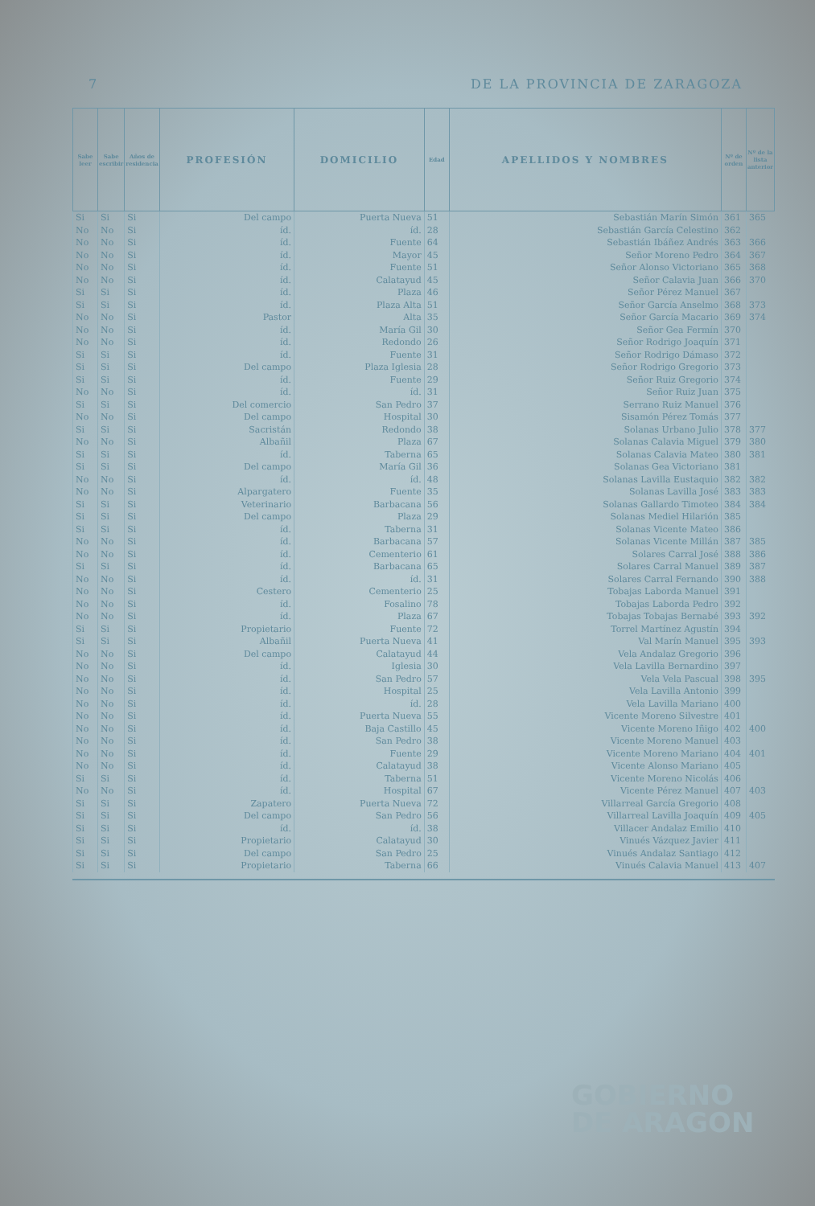7 DE LA PROVINCIA DE ZARAGOZA
| Sabe leer | Sabe escribir | Años de residencia | PROFESIÓN | DOMICILIO | Edad | APELLIDOS Y NOMBRES | Nº de orden | Nº de la lista anterior |
| --- | --- | --- | --- | --- | --- | --- | --- | --- |
| Si | Si | Si | Del campo | Puerta Nueva | 51 | Sebastián Marín Simón | 361 | 365 |
| No | No | Si | íd. | íd. | 28 | Sebastián García Celestino | 362 | |
| No | No | Si | íd. | Fuente | 64 | Sebastián Ibáñez Andrés | 363 | 366 |
| No | No | Si | íd. | Mayor | 45 | Señor Moreno Pedro | 364 | 367 |
| No | No | Si | íd. | Fuente | 51 | Señor Alonso Victoriano | 365 | 368 |
| No | No | Si | íd. | Calatayud | 45 | Señor Calavia Juan | 366 | 370 |
| Si | Si | Si | íd. | Plaza | 46 | Señor Pérez Manuel | 367 | |
| Si | Si | Si | íd. | Plaza Alta | 51 | Señor García Anselmo | 368 | 373 |
| No | No | Si | Pastor | Alta | 35 | Señor García Macario | 369 | 374 |
| No | No | Si | íd. | María Gil | 30 | Señor Gea Fermín | 370 | |
| No | No | Si | íd. | Redondo | 26 | Señor Rodrigo Joaquín | 371 | |
| Si | Si | Si | íd. | Fuente | 31 | Señor Rodrigo Dámaso | 372 | |
| Si | Si | Si | Del campo | Plaza Iglesia | 28 | Señor Rodrigo Gregorio | 373 | |
| Si | Si | Si | íd. | Fuente | 29 | Señor Ruiz Gregorio | 374 | |
| No | No | Si | íd. | íd. | 31 | Señor Ruiz Juan | 375 | |
| Si | Si | Si | Del comercio | San Pedro | 37 | Serrano Ruiz Manuel | 376 | |
| No | No | Si | Del campo | Hospital | 30 | Sisamón Pérez Tomás | 377 | |
| Si | Si | Si | Sacristán | Redondo | 38 | Solanas Urbano Julio | 378 | 377 |
| No | No | Si | Albañil | Plaza | 67 | Solanas Calavia Miguel | 379 | 380 |
| Si | Si | Si | íd. | Taberna | 65 | Solanas Calavia Mateo | 380 | 381 |
| Si | Si | Si | Del campo | María Gil | 36 | Solanas Gea Victoriano | 381 | |
| No | No | Si | íd. | íd. | 48 | Solanas Lavilla Eustaquio | 382 | 382 |
| No | No | Si | Alpargatero | Fuente | 35 | Solanas Lavilla José | 383 | 383 |
| Si | Si | Si | Veterinario | Barbacana | 56 | Solanas Gallardo Timoteo | 384 | 384 |
| Si | Si | Si | Del campo | Plaza | 29 | Solanas Mediel Hilarión | 385 | |
| Si | Si | Si | íd. | Taberna | 31 | Solanas Vicente Mateo | 386 | |
| No | No | Si | íd. | Barbacana | 57 | Solanas Vicente Millán | 387 | 385 |
| No | No | Si | íd. | Cementerio | 61 | Solares Carral José | 388 | 386 |
| Si | Si | Si | íd. | Barbacana | 65 | Solares Carral Manuel | 389 | 387 |
| No | No | Si | íd. | íd. | 31 | Solares Carral Fernando | 390 | 388 |
| No | No | Si | Cestero | Cementerio | 25 | Tobajas Laborda Manuel | 391 | |
| No | No | Si | íd. | Fosalino | 78 | Tobajas Laborda Pedro | 392 | |
| No | No | Si | íd. | Plaza | 67 | Tobajas Tobajas Bernabé | 393 | 392 |
| Si | Si | Si | Propietario | Fuente | 72 | Torrel Martínez Agustín | 394 | |
| Si | Si | Si | Albañil | Puerta Nueva | 41 | Val Marín Manuel | 395 | 393 |
| No | No | Si | Del campo | Calatayud | 44 | Vela Andalaz Gregorio | 396 | |
| No | No | Si | íd. | Iglesia | 30 | Vela Lavilla Bernardino | 397 | |
| No | No | Si | íd. | San Pedro | 57 | Vela Vela Pascual | 398 | 395 |
| No | No | Si | íd. | Hospital | 25 | Vela Lavilla Antonio | 399 | |
| No | No | Si | íd. | íd. | 28 | Vela Lavilla Mariano | 400 | |
| No | No | Si | íd. | Puerta Nueva | 55 | Vicente Moreno Silvestre | 401 | |
| No | No | Si | íd. | Baja Castillo | 45 | Vicente Moreno Iñigo | 402 | 400 |
| No | No | Si | íd. | San Pedro | 38 | Vicente Moreno Manuel | 403 | |
| No | No | Si | íd. | Fuente | 29 | Vicente Moreno Mariano | 404 | 401 |
| No | No | Si | íd. | Calatayud | 38 | Vicente Alonso Mariano | 405 | |
| Si | Si | Si | íd. | Taberna | 51 | Vicente Moreno Nicolás | 406 | |
| No | No | Si | íd. | Hospital | 67 | Vicente Pérez Manuel | 407 | 403 |
| Si | Si | Si | Zapatero | Puerta Nueva | 72 | Villarreal García Gregorio | 408 | |
| Si | Si | Si | Del campo | San Pedro | 56 | Villarreal Lavilla Joaquín | 409 | 405 |
| Si | Si | Si | íd. | íd. | 38 | Villacer Andalaz Emilio | 410 | |
| Si | Si | Si | Propietario | Calatayud | 30 | Vinués Vázquez Javier | 411 | |
| Si | Si | Si | Del campo | San Pedro | 25 | Vinués Andalaz Santiago | 412 | |
| Si | Si | Si | Propietario | Taberna | 66 | Vinués Calavia Manuel | 413 | 407 |
GOBIERNO
DE ARAGON